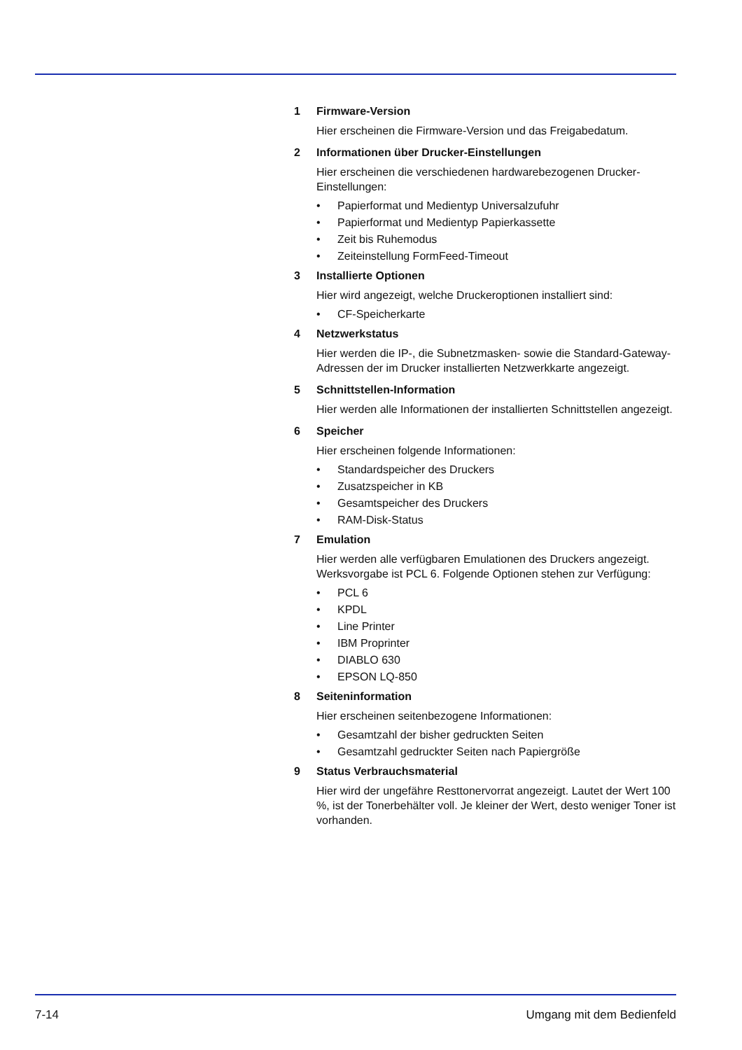1 Firmware-Version
Hier erscheinen die Firmware-Version und das Freigabedatum.
2 Informationen über Drucker-Einstellungen
Hier erscheinen die verschiedenen hardwarebezogenen Drucker-Einstellungen:
• Papierformat und Medientyp Universalzufuhr
• Papierformat und Medientyp Papierkassette
• Zeit bis Ruhemodus
• Zeiteinstellung FormFeed-Timeout
3 Installierte Optionen
Hier wird angezeigt, welche Druckeroptionen installiert sind:
• CF-Speicherkarte
4 Netzwerkstatus
Hier werden die IP-, die Subnetzmasken- sowie die Standard-Gateway-Adressen der im Drucker installierten Netzwerkkarte angezeigt.
5 Schnittstellen-Information
Hier werden alle Informationen der installierten Schnittstellen angezeigt.
6 Speicher
Hier erscheinen folgende Informationen:
• Standardspeicher des Druckers
• Zusatzspeicher in KB
• Gesamtspeicher des Druckers
• RAM-Disk-Status
7 Emulation
Hier werden alle verfügbaren Emulationen des Druckers angezeigt. Werksvorgabe ist PCL 6. Folgende Optionen stehen zur Verfügung:
• PCL 6
• KPDL
• Line Printer
• IBM Proprinter
• DIABLO 630
• EPSON LQ-850
8 Seiteninformation
Hier erscheinen seitenbezogene Informationen:
• Gesamtzahl der bisher gedruckten Seiten
• Gesamtzahl gedruckter Seiten nach Papiergröße
9 Status Verbrauchsmaterial
Hier wird der ungefähre Resttonervorrat angezeigt. Lautet der Wert 100 %, ist der Tonerbehälter voll. Je kleiner der Wert, desto weniger Toner ist vorhanden.
7-14 Umgang mit dem Bedienfeld